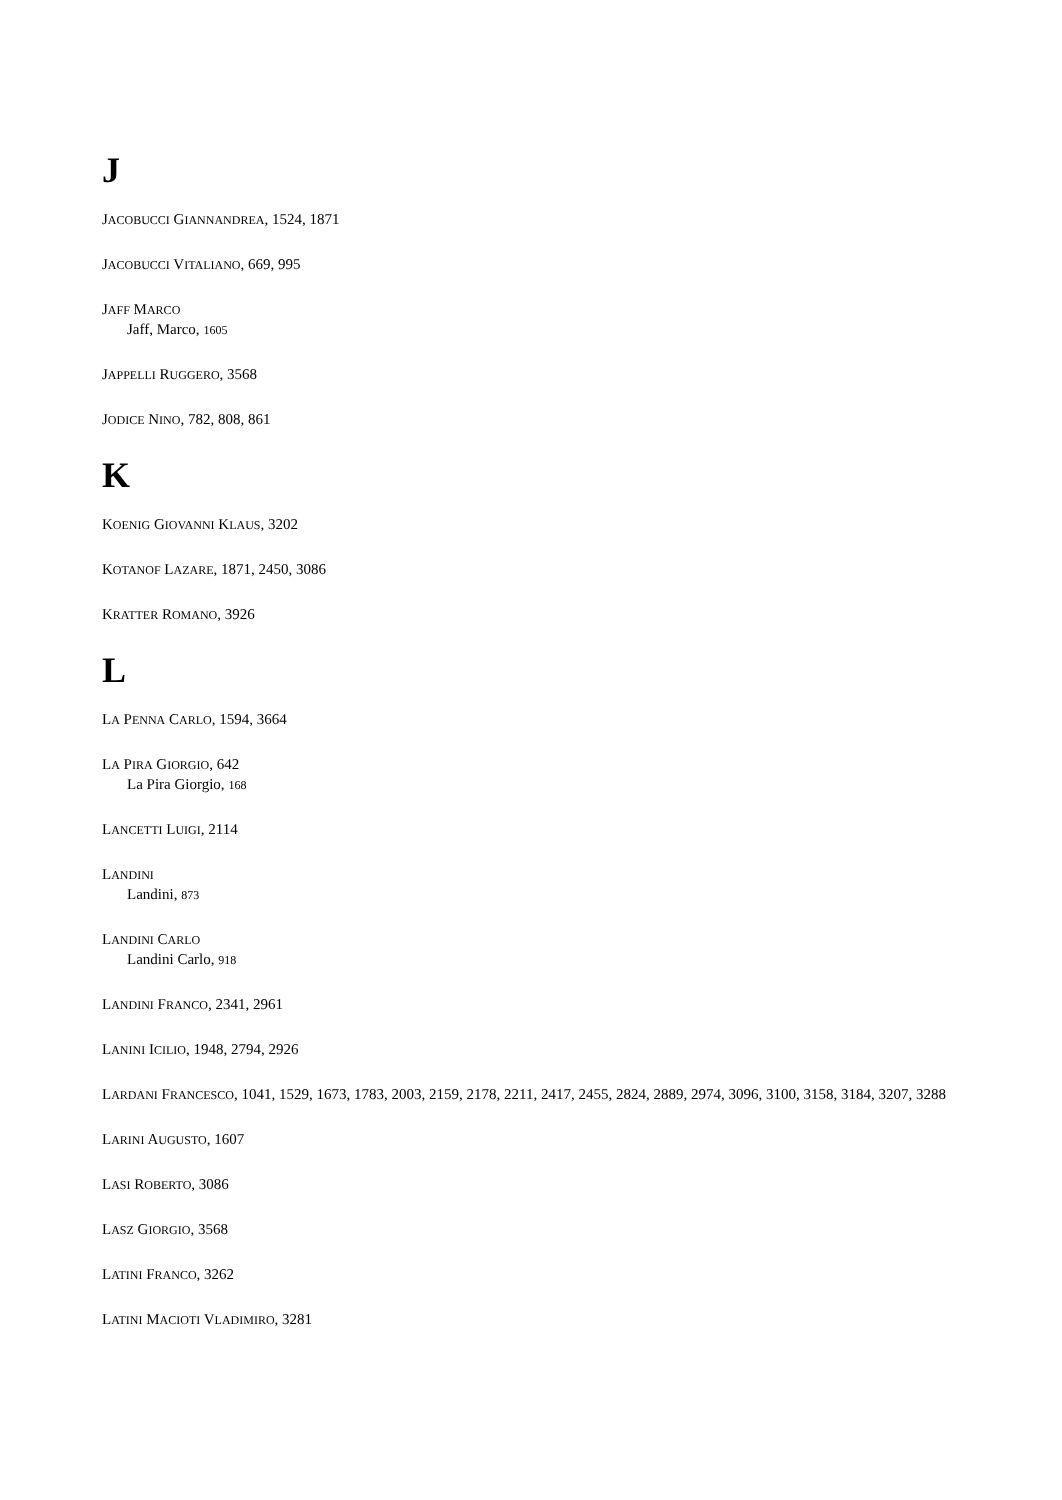J
JACOBUCCI GIANNANDREA, 1524, 1871
JACOBUCCI VITALIANO, 669, 995
JAFF MARCO
Jaff, Marco, 1605
JAPPELLI RUGGERO, 3568
JODICE NINO, 782, 808, 861
K
KOENIG GIOVANNI KLAUS, 3202
KOTANOF LAZARE, 1871, 2450, 3086
KRATTER ROMANO, 3926
L
LA PENNA CARLO, 1594, 3664
LA PIRA GIORGIO, 642
La Pira Giorgio, 168
LANCETTI LUIGI, 2114
LANDINI
Landini, 873
LANDINI CARLO
Landini Carlo, 918
LANDINI FRANCO, 2341, 2961
LANINI ICILIO, 1948, 2794, 2926
LARDANI FRANCESCO, 1041, 1529, 1673, 1783, 2003, 2159, 2178, 2211, 2417, 2455, 2824, 2889, 2974, 3096, 3100, 3158, 3184, 3207, 3288
LARINI AUGUSTO, 1607
LASI ROBERTO, 3086
LASZ GIORGIO, 3568
LATINI FRANCO, 3262
LATINI MACIOTI VLADIMIRO, 3281